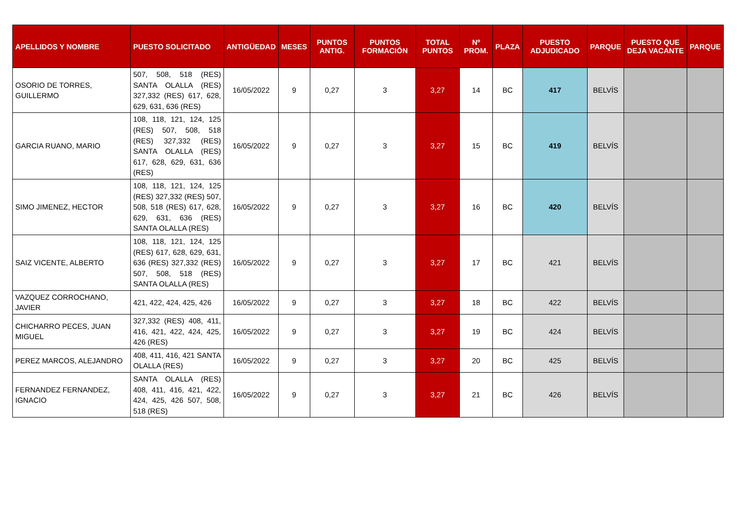| APELLIDOS Y NOMBRE | PUESTO SOLICITADO | ANTIGÜEDAD | MESES | PUNTOS ANTIG. | PUNTOS FORMACIÓN | TOTAL PUNTOS | Nº PROM. | PLAZA | PUESTO ADJUDICADO | PARQUE | PUESTO QUE DEJA VACANTE | PARQUE |
| --- | --- | --- | --- | --- | --- | --- | --- | --- | --- | --- | --- | --- |
| OSORIO DE TORRES, GUILLERMO | 507, 508, 518 (RES) SANTA OLALLA (RES) 327,332 (RES) 617, 628, 629, 631, 636 (RES) | 16/05/2022 | 9 | 0,27 | 3 | 3,27 | 14 | BC | 417 | BELVÍS | | |
| GARCIA RUANO, MARIO | 108, 118, 121, 124, 125 (RES) 507, 508, 518 (RES) 327,332 (RES) SANTA OLALLA (RES) 617, 628, 629, 631, 636 (RES) | 16/05/2022 | 9 | 0,27 | 3 | 3,27 | 15 | BC | 419 | BELVÍS | | |
| SIMO JIMENEZ, HECTOR | 108, 118, 121, 124, 125 (RES) 327,332 (RES) 507, 508, 518 (RES) 617, 628, 629, 631, 636 (RES) SANTA OLALLA (RES) | 16/05/2022 | 9 | 0,27 | 3 | 3,27 | 16 | BC | 420 | BELVÍS | | |
| SAIZ VICENTE, ALBERTO | 108, 118, 121, 124, 125 (RES) 617, 628, 629, 631, 636 (RES) 327,332 (RES) 507, 508, 518 (RES) SANTA OLALLA (RES) | 16/05/2022 | 9 | 0,27 | 3 | 3,27 | 17 | BC | 421 | BELVÍS | | |
| VAZQUEZ CORROCHANO, JAVIER | 421, 422, 424, 425, 426 | 16/05/2022 | 9 | 0,27 | 3 | 3,27 | 18 | BC | 422 | BELVÍS | | |
| CHICHARRO PECES, JUAN MIGUEL | 327,332 (RES) 408, 411, 416, 421, 422, 424, 425, 426 (RES) | 16/05/2022 | 9 | 0,27 | 3 | 3,27 | 19 | BC | 424 | BELVÍS | | |
| PEREZ MARCOS, ALEJANDRO | 408, 411, 416, 421 SANTA OLALLA (RES) | 16/05/2022 | 9 | 0,27 | 3 | 3,27 | 20 | BC | 425 | BELVÍS | | |
| FERNANDEZ FERNANDEZ, IGNACIO | SANTA OLALLA (RES) 408, 411, 416, 421, 422, 424, 425, 426 507, 508, 518 (RES) | 16/05/2022 | 9 | 0,27 | 3 | 3,27 | 21 | BC | 426 | BELVÍS | | |